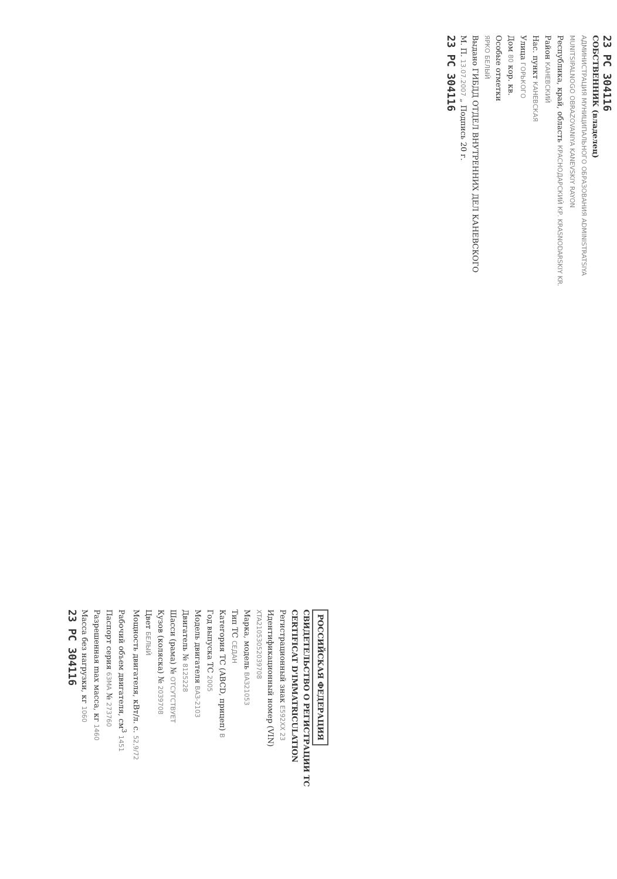23 PC 304116
СОБСТВЕННИК (владелец)
АДМИНИСТРАЦИЯ МУНИЦИПАЛЬНОГО ОБРАЗОВАНИЯ ADMINISTRATSIYA MUNITSIPALNOGO OBRAZOVANIYA KANEVSKIY RAYON
Республика, край, область КРАСНОДАРСКИЙ КР. KRASNODARSKIY KR.
Район КАНЕВСКИЙ
Нас. пункт КАНЕВСКАЯ
Улица ГОРЬКОГО
Дом 80 кор. кв.
Особые отметки
ЯРКО БЕЛЫЙ
Выдано ГИБДД ОТДЕЛ ВНУТРЕННИХ ДЕЛ КАНЕВСКОГО
М. П. 13.07.2007 „ Подпись 20 г.
23 PC 304116
РОССИЙСКАЯ ФЕДЕРАЦИЯ
СВИДЕТЕЛЬСТВО О РЕГИСТРАЦИИ ТС
CERTIFICAT D'IMMATRICULATION
Регистрационный знак Е592ХХ 23
Идентификационный номер (VIN)
XTA21053052039708
Марка, модель ВАЗ21053
Тип ТС СЕДАН
Категория ТС (ABCD, прицеп) B
Год выпуска ТС 2005
Модель двигателя ВАЗ-2103
Двигатель № 8125228
Шасси (рама) № ОТСУТСТВУЕТ
Кузов (коляска) № 2039708
Цвет БЕЛЫЙ
Мощность двигателя, кВт/л. с. 52,9/72
Рабочий объем двигателя, см<sup>3</sup> 1451
Паспорт серия 63МА № 273760
Разрешенная max масса, кг 1460
Масса без нагрузки, кг 1060
23 PC 304116